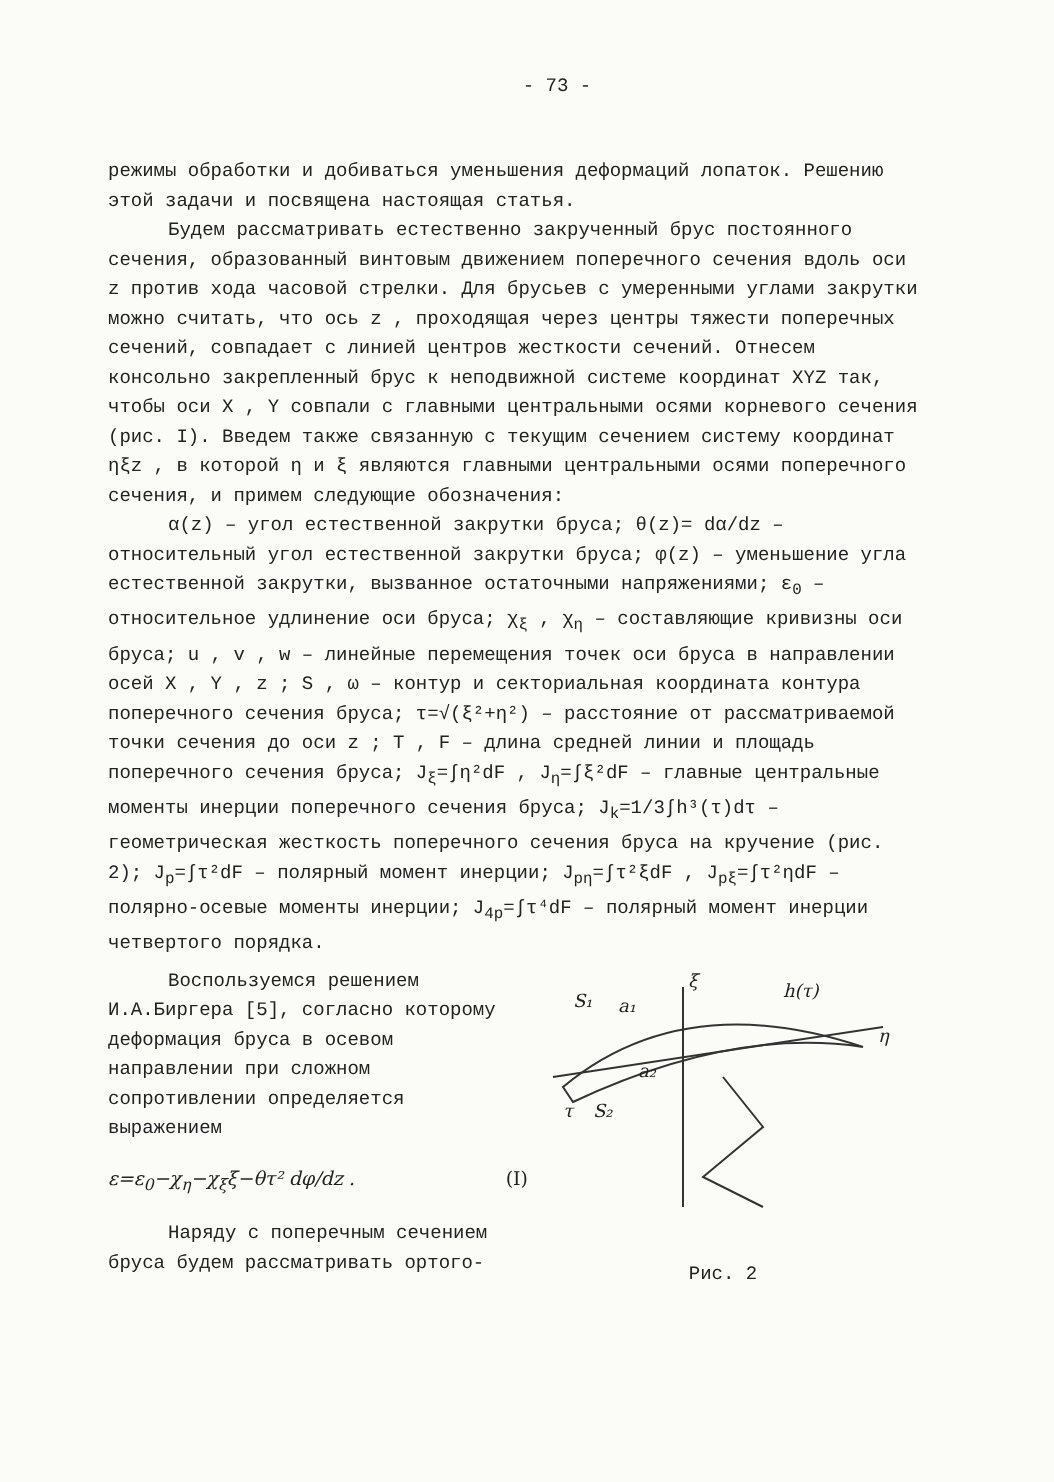- 73 -
режимы обработки и добиваться уменьшения деформаций лопаток. Решению этой задачи и посвящена настоящая статья.
Будем рассматривать естественно закрученный брус постоянного сечения, образованный винтовым движением поперечного сечения вдоль оси z против хода часовой стрелки. Для брусьев с умеренными углами закрутки можно считать, что ось z , проходящая через центры тяжести поперечных сечений, совпадает с линией центров жесткости сечений. Отнесем консольно закрепленный брус к неподвижной системе координат XYZ так, чтобы оси X , Y совпали с главными центральными осями корневого сечения (рис. I). Введем также связанную с текущим сечением систему координат ηξz , в которой η и ξ являются главными центральными осями поперечного сечения, и примем следующие обозначения:
α(z) – угол естественной закрутки бруса; θ(z)= dα/dz – относительный угол естественной закрутки бруса; φ(z) – уменьшение угла естественной закрутки, вызванное остаточными напряжениями; ε<sub>0</sub> – относительное удлинение оси бруса; χ<sub>ξ</sub> , χ<sub>η</sub> – составляющие кривизны оси бруса; u , v , w – линейные перемещения точек оси бруса в направлении осей X , Y , z ; S , ω – контур и секториальная координата контура поперечного сечения бруса; τ=√(ξ²+η²) – расстояние от рассматриваемой точки сечения до оси z ; T , F – длина средней линии и площадь поперечного сечения бруса; J<sub>ξ</sub>=∫η²dF , J<sub>η</sub>=∫ξ²dF – главные центральные моменты инерции поперечного сечения бруса; J<sub>k</sub>=1/3∫h³(τ)dτ – геометрическая жесткость поперечного сечения бруса на кручение (рис. 2); J<sub>p</sub>=∫τ²dF – полярный момент инерции; J<sub>pη</sub>=∫τ²ξdF , J<sub>pξ</sub>=∫τ²ηdF – полярно-осевые моменты инерции; J<sub>4p</sub>=∫τ⁴dF – полярный момент инерции четвертого порядка.
Воспользуемся решением И.А.Биргера [5], согласно которому деформация бруса в осевом направлении при сложном сопротивлении определяется выражением
ε=ε<sub>0</sub>−χ<sub>η</sub>−χ<sub>ξ</sub>ξ−θτ² dφ/dz . (I)
Наряду с поперечным сечением бруса будем рассматривать ортого-
S₁
a₁
ξ
h(τ)
η
a₂
τ
S₂
Рис. 2